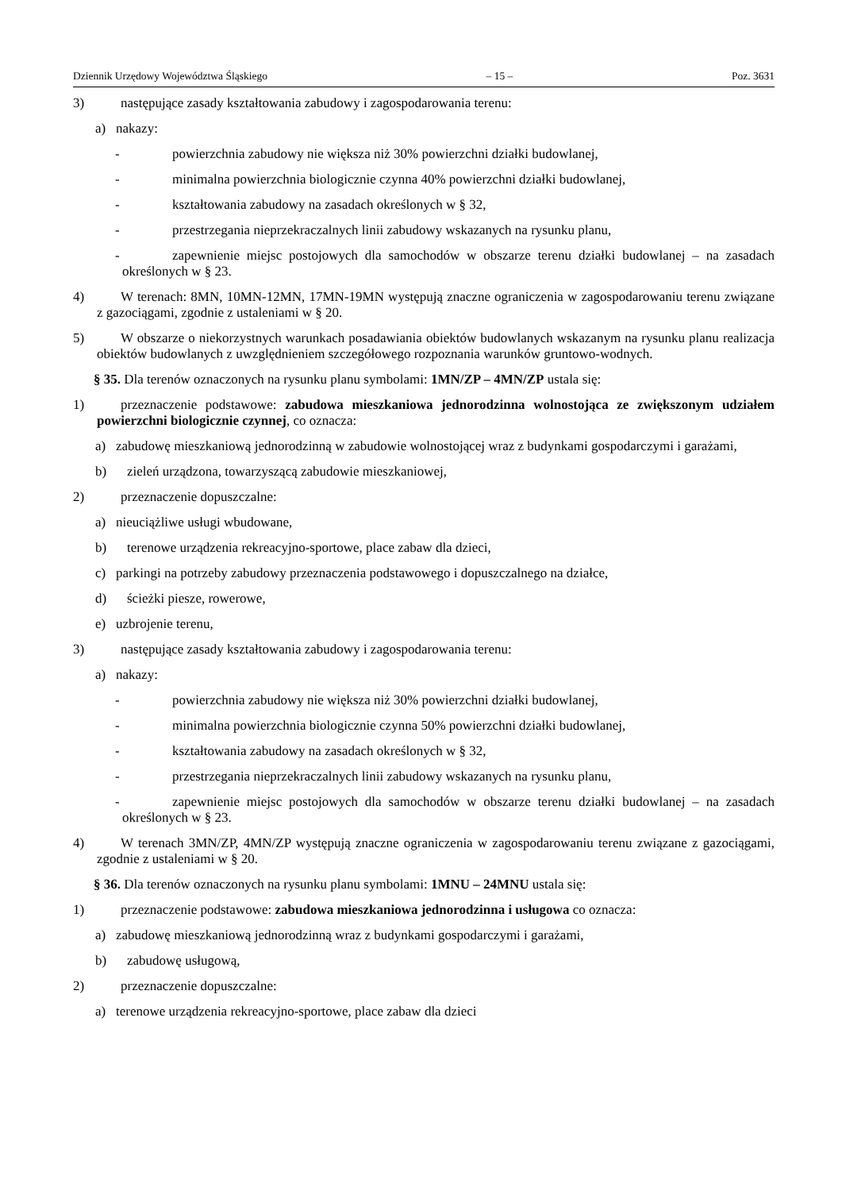Dziennik Urzędowy Województwa Śląskiego – 15 – Poz. 3631
3) następujące zasady kształtowania zabudowy i zagospodarowania terenu:
a) nakazy:
- powierzchnia zabudowy nie większa niż 30% powierzchni działki budowlanej,
- minimalna powierzchnia biologicznie czynna 40% powierzchni działki budowlanej,
- kształtowania zabudowy na zasadach określonych w § 32,
- przestrzegania nieprzekraczalnych linii zabudowy wskazanych na rysunku planu,
- zapewnienie miejsc postojowych dla samochodów w obszarze terenu działki budowlanej – na zasadach określonych w § 23.
4) W terenach: 8MN, 10MN-12MN, 17MN-19MN występują znaczne ograniczenia w zagospodarowaniu terenu związane z gazociągami, zgodnie z ustaleniami w § 20.
5) W obszarze o niekorzystnych warunkach posadawiania obiektów budowlanych wskazanym na rysunku planu realizacja obiektów budowlanych z uwzględnieniem szczegółowego rozpoznania warunków gruntowo-wodnych.
§ 35. Dla terenów oznaczonych na rysunku planu symbolami: 1MN/ZP – 4MN/ZP ustala się:
1) przeznaczenie podstawowe: zabudowa mieszkaniowa jednorodzinna wolnostojąca ze zwiększonym udziałem powierzchni biologicznie czynnej, co oznacza:
a) zabudowę mieszkaniową jednorodzinną w zabudowie wolnostojącej wraz z budynkami gospodarczymi i garażami,
b) zieleń urządzona, towarzyszącą zabudowie mieszkaniowej,
2) przeznaczenie dopuszczalne:
a) nieuciążliwe usługi wbudowane,
b) terenowe urządzenia rekreacyjno-sportowe, place zabaw dla dzieci,
c) parkingi na potrzeby zabudowy przeznaczenia podstawowego i dopuszczalnego na działce,
d) ścieżki piesze, rowerowe,
e) uzbrojenie terenu,
3) następujące zasady kształtowania zabudowy i zagospodarowania terenu:
a) nakazy:
- powierzchnia zabudowy nie większa niż 30% powierzchni działki budowlanej,
- minimalna powierzchnia biologicznie czynna 50% powierzchni działki budowlanej,
- kształtowania zabudowy na zasadach określonych w § 32,
- przestrzegania nieprzekraczalnych linii zabudowy wskazanych na rysunku planu,
- zapewnienie miejsc postojowych dla samochodów w obszarze terenu działki budowlanej – na zasadach określonych w § 23.
4) W terenach 3MN/ZP, 4MN/ZP występują znaczne ograniczenia w zagospodarowaniu terenu związane z gazociągami, zgodnie z ustaleniami w § 20.
§ 36. Dla terenów oznaczonych na rysunku planu symbolami: 1MNU – 24MNU ustala się:
1) przeznaczenie podstawowe: zabudowa mieszkaniowa jednorodzinna i usługowa co oznacza:
a) zabudowę mieszkaniową jednorodzinną wraz z budynkami gospodarczymi i garażami,
b) zabudowę usługową,
2) przeznaczenie dopuszczalne:
a) terenowe urządzenia rekreacyjno-sportowe, place zabaw dla dzieci